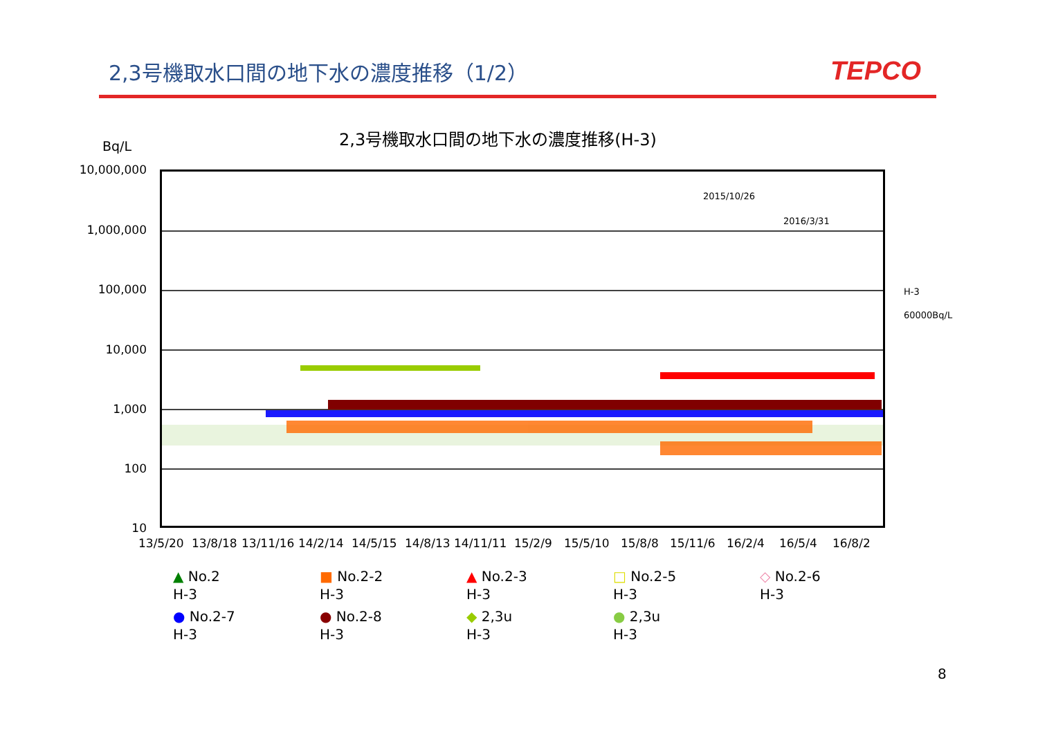2,3号機取水口間の地下水の濃度推移（1/2）
TEPCO
2,3号機取水口間の地下水の濃度推移(H-3)
Bq/L
10,000,000
1,000,000
100,000
10,000
1,000
100
10
2015/10/26
2016/3/31
H-3
60000Bq/L
13/5/20 13/8/18 13/11/16 14/2/14 14/5/15 14/8/13 14/11/11 15/2/9 15/5/10 15/8/8 15/11/6 16/2/4 16/5/4 16/8/2
▲ No.2
H-3
■ No.2-2
H-3
▲ No.2-3
H-3
□ No.2-5
H-3
◇ No.2-6
H-3
● No.2-7
H-3
● No.2-8
H-3
◆ 2,3u
H-3
● 2,3u
H-3
8